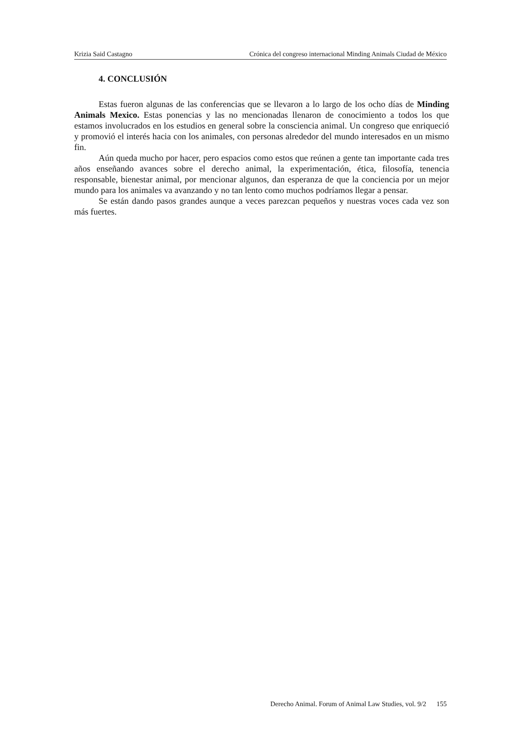Krizia Said Castagno Crónica del congreso internacional Minding Animals Ciudad de México
4. CONCLUSIÓN
Estas fueron algunas de las conferencias que se llevaron a lo largo de los ocho días de Minding Animals Mexico. Estas ponencias y las no mencionadas llenaron de conocimiento a todos los que estamos involucrados en los estudios en general sobre la consciencia animal. Un congreso que enriqueció y promovió el interés hacia con los animales, con personas alrededor del mundo interesados en un mismo fin.
Aún queda mucho por hacer, pero espacios como estos que reúnen a gente tan importante cada tres años enseñando avances sobre el derecho animal, la experimentación, ética, filosofía, tenencia responsable, bienestar animal, por mencionar algunos, dan esperanza de que la conciencia por un mejor mundo para los animales va avanzando y no tan lento como muchos podríamos llegar a pensar.
Se están dando pasos grandes aunque a veces parezcan pequeños y nuestras voces cada vez son más fuertes.
Derecho Animal. Forum of Animal Law Studies, vol. 9/2 155